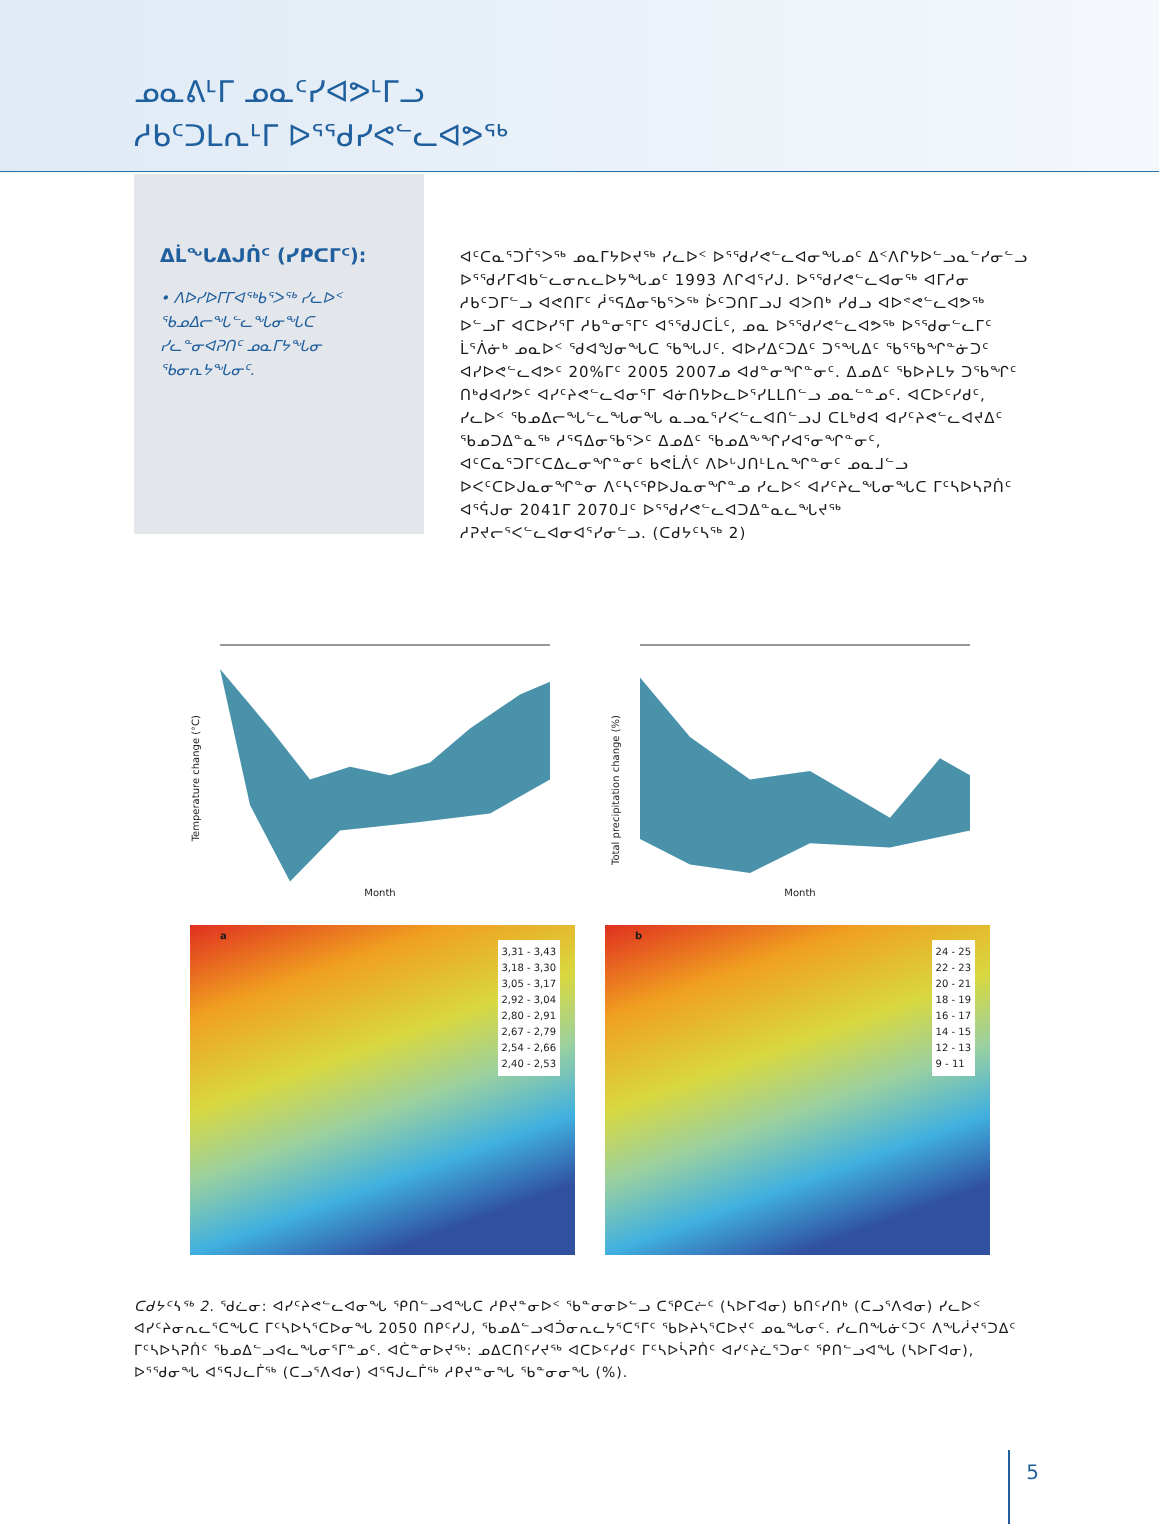ᓄᓇᕕᒻᒥ ᓄᓇᑦᓯᐊᕗᒻᒥᓗ
ᓱᑲᑦᑐᒪᕆᒻᒥ ᐅᕐᖁᓯᕙᓪᓚᐊᕗᖅ
ᐃᒫᖓᐃᒍᑏᑦ (ᓯᑭᑕᒥᑦ):
• ᐱᐅᓯᐅᒥᒥᐊᖅᑲᕐᐳᖅ ᓯᓚᐅᑉ ᖃᓄᐃᓕᖓᓪᓚᖓᓂᖓᑕ ᓯᓚᓐᓂᐊᕈᑎᑦ ᓄᓇᒥᔭᖓᓂ ᖃᓂᕆᔭᖓᓂᑦ.
ᐊᑦᑕᓇᕐᑐᒦᕐᐳᖅ ᓄᓇᒥᔭᐅᔪᖅ ᓯᓚᐅᑉ ᐅᕐᖁᓯᕙᓪᓚᐊᓂᖓᓄᑦ ᐃᑉᐱᒋᔭᐅᓪᓗᓇᓪᓯᓂᓪᓗ ᐅᕐᖁᓯᒥᐊᑲᓪᓚᓂᕆᓚᐅᔭᖓᓄᑦ 1993 ᐱᒋᐊᕐᓯᒍ. ᐅᕐᖁᓯᕙᓪᓚᐊᓂᖅ ᐊᒥᓱᓂ ᓱᑲᑦᑐᒥᓪᓗ ᐊᕙᑎᒥᑦ ᓲᕐᕋᐃᓂᖃᕐᐳᖅ ᐆᑦᑐᑎᒥᓗᒍ ᐊᐳᑎᒃ ᓯᑯᓗ ᐊᐅᕝᕙᓪᓚᐊᕗᖅ ᐅᓪᓗᒥ ᐊᑕᐅᓯᕐᒥ ᓱᑲᓐᓂᕐᒥᑦ ᐊᕐᖁᒍᑕᒫᑦ, ᓄᓇ ᐅᕐᖁᓯᕙᓪᓚᐊᕗᖅ ᐅᕐᖁᓂᓪᓚᒥᑦ ᒫᕐᐲᓃᒃ ᓄᓇᐅᑉ ᖁᐊᖑᓂᖓᑕ ᖃᖓᒍᑦ. ᐊᐅᓯᐃᑦᑐᐃᑦ ᑐᕐᖓᐃᑦ ᖃᕐᖃᖏᓐᓃᑐᑦ ᐊᓯᐅᕙᓪᓚᐊᕗᑦ 20%ᒥᑦ 2005 2007ᓄ ᐊᑯᓐᓂᖏᓐᓂᑦ. ᐃᓄᐃᑦ ᖃᐅᔨᒪᔭ ᑐᖃᖏᑦ ᑎᒃᑯᐊᓯᕗᑦ ᐊᓯᑦᔨᕙᓪᓚᐊᓂᕐᒥ ᐊᓃᑎᔭᐅᓚᐅᕐᓯᒪᒪᑎᓪᓗ ᓄᓇᓪᓐᓄᑦ. ᐊᑕᐅᑦᓯᑯᑦ, ᓯᓚᐅᑉ ᖃᓄᐃᓕᖓᓪᓚᖓᓂᖓ ᓇᓗᓇᕐᓯᐸᓪᓚᐊᑎᓪᓗᒍ ᑕᒪᒃᑯᐊ ᐊᓯᑦᔨᕙᓪᓚᐊᔪᐃᑦ ᖃᓄᑐᐃᓐᓇᖅ ᓱᕐᕋᐃᓂᖃᕐᐳᑦ ᐃᓄᐃᑦ ᖃᓄᐃᖕᖏᓯᐊᕐᓂᖏᓐᓂᑦ, ᐊᑦᑕᓇᕐᑐᒥᑦᑕᐃᓚᓂᖏᓐᓂᑦ ᑲᕙᒫᐲᑦ ᐱᐅᒡᒍᑎᒻᒪᕆᖏᓐᓂᑦ ᓄᓇᒧᓪᓗ ᐅᐸᑦᑕᐅᒍᓇᓂᖏᓐᓂ ᐱᑦᓴᑦᕿᐅᒍᓇᓂᖏᓐᓄ ᓯᓚᐅᑉ ᐊᓯᑦᔨᓚᖓᓂᖓᑕ ᒥᑦᓴᐅᓴᕈᑏᑦ ᐊᕐᕌᒍᓂ 2041ᒥ 2070ᒧᑦ ᐅᕐᖁᓯᕙᓪᓚᐊᑐᐃᓐᓇᓚᖓᔪᖅ ᓱᕈᔪᓕᕐᐸᓪᓚᐊᓂᐊᕐᓯᓂᓪᓗ. (ᑕᑯᔭᑦᓴᖅ 2)
Temperature change (°C)
Month
Total precipitation change (%)
Month
a
3,31 - 3,43
3,18 - 3,30
3,05 - 3,17
2,92 - 3,04
2,80 - 2,91
2,67 - 2,79
2,54 - 2,66
2,40 - 2,53
b
24 - 25
22 - 23
20 - 21
18 - 19
16 - 17
14 - 15
12 - 13
9 - 11
ᑕᑯᔭᑦᓴᖅ 2. ᖁᓛᓂ: ᐊᓯᑦᔨᕙᓪᓚᐊᓂᖓ ᕿᑎᓪᓗᐊᖓᑕ ᓱᑭᔪᓐᓂᐅᑉ ᖃᓐᓂᓂᐅᓪᓗ ᑕᕿᑕᓖᑦ (ᓴᐅᒥᐊᓂ) ᑲᑎᑦᓯᑎᒃ (ᑕᓗᕐᐱᐊᓂ) ᓯᓚᐅᑉ ᐊᓯᑦᔨᓂᕆᓚᕐᑕᖓᑕ ᒥᑦᓴᐅᓴᕐᑕᐅᓂᖓ 2050 ᑎᑭᑦᓯᒍ, ᖃᓄᐃᓪᓗᐊᑑᓂᕆᓚᔭᕐᑕᕐᒥᑦ ᖃᐅᔨᓴᕐᑕᐅᔪᑦ ᓄᓇᖓᓂᑦ. ᓯᓚᑎᖓᓃᑦᑐᑦ ᐱᖓᓲᔪᕐᑐᐃᑦ ᒥᑦᓴᐅᓴᕈᑏᑦ ᖃᓄᐃᓪᓗᐊᓚᖓᓂᕐᒥᓐᓄᑦ. ᐊᑖᓐᓂᐅᔪᖅ: ᓄᐃᑕᑎᑦᓯᔪᖅ ᐊᑕᐅᑦᓯᑯᑦ ᒥᑦᓴᐅᓵᕈᑏᑦ ᐊᓯᑦᔨᓛᕐᑐᓂᑦ ᕿᑎᓪᓗᐊᖓ (ᓴᐅᒥᐊᓂ), ᐅᕐᖁᓂᖓ ᐊᕐᕋᒍᓚᒦᖅ (ᑕᓗᕐᐱᐊᓂ) ᐊᕐᕋᒍᓚᒦᖅ ᓱᑭᔪᓐᓂᖓ ᖃᓐᓂᓂᖓ (%).
5